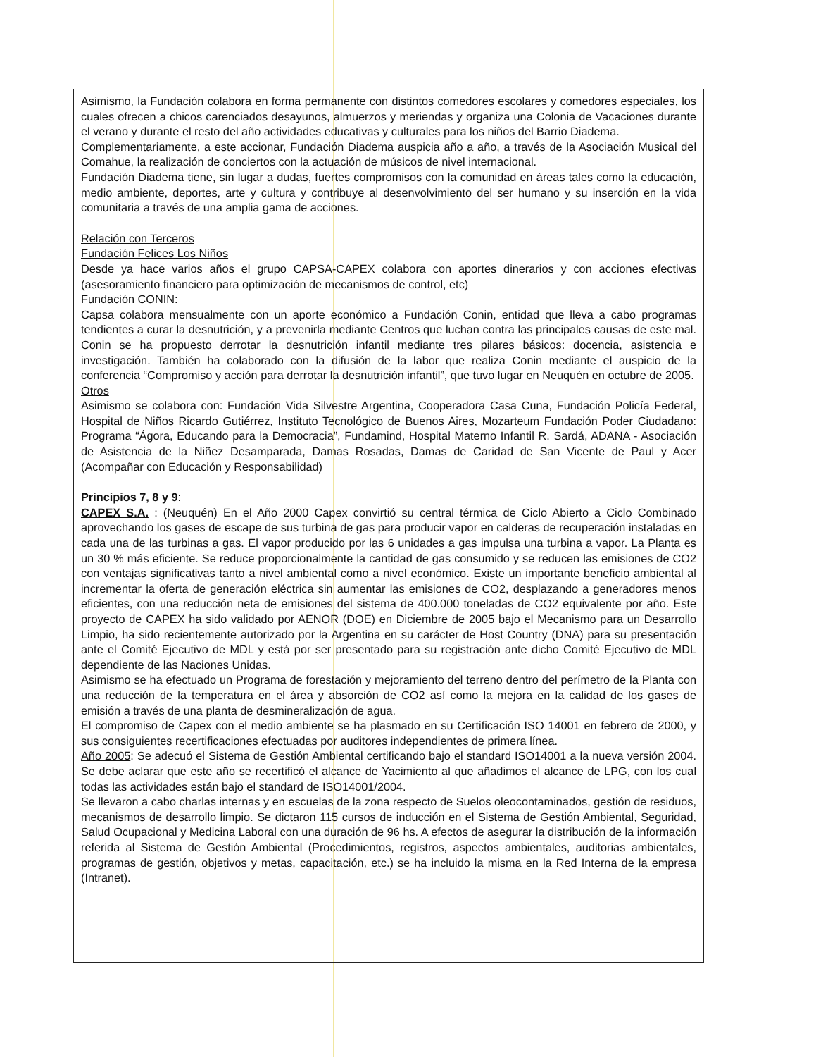Asimismo, la Fundación colabora en forma permanente con distintos comedores escolares y comedores especiales, los cuales ofrecen a chicos carenciados desayunos, almuerzos y meriendas y organiza una Colonia de Vacaciones durante el verano y durante el resto del año actividades educativas y culturales para los niños del Barrio Diadema.
Complementariamente, a este accionar, Fundación Diadema auspicia año a año, a través de la Asociación Musical del Comahue, la realización de conciertos con la actuación de músicos de nivel internacional.
Fundación Diadema tiene, sin lugar a dudas, fuertes compromisos con la comunidad en áreas tales como la educación, medio ambiente, deportes, arte y cultura y contribuye al desenvolvimiento del ser humano y su inserción en la vida comunitaria a través de una amplia gama de acciones.
Relación con Terceros
Fundación Felices Los Niños
Desde ya hace varios años el grupo CAPSA-CAPEX colabora con aportes dinerarios y con acciones efectivas (asesoramiento financiero para optimización de mecanismos de control, etc)
Fundación CONIN:
Capsa colabora mensualmente con un aporte económico a Fundación Conin, entidad que lleva a cabo programas tendientes a curar la desnutrición, y a prevenirla mediante Centros que luchan contra las principales causas de este mal. Conin se ha propuesto derrotar la desnutrición infantil mediante tres pilares básicos: docencia, asistencia e investigación. También ha colaborado con la difusión de la labor que realiza Conin mediante el auspicio de la conferencia “Compromiso y acción para derrotar la desnutrición infantil”, que tuvo lugar en Neuquén en octubre de 2005.
Otros
Asimismo se colabora con: Fundación Vida Silvestre Argentina, Cooperadora Casa Cuna, Fundación Policía Federal, Hospital de Niños Ricardo Gutiérrez, Instituto Tecnológico de Buenos Aires, Mozarteum Fundación Poder Ciudadano: Programa “Ágora, Educando para la Democracia”, Fundamind, Hospital Materno Infantil R. Sardá, ADANA - Asociación de Asistencia de la Niñez Desamparada, Damas Rosadas, Damas de Caridad de San Vicente de Paul y Acer (Acompañar con Educación y Responsabilidad)
Principios 7, 8 y 9:
CAPEX S.A. : (Neuquén) En el Año 2000 Capex convirtió su central térmica de Ciclo Abierto a Ciclo Combinado aprovechando los gases de escape de sus turbina de gas para producir vapor en calderas de recuperación instaladas en cada una de las turbinas a gas. El vapor producido por las 6 unidades a gas impulsa una turbina a vapor. La Planta es un 30 % más eficiente. Se reduce proporcionalmente la cantidad de gas consumido y se reducen las emisiones de CO2 con ventajas significativas tanto a nivel ambiental como a nivel económico. Existe un importante beneficio ambiental al incrementar la oferta de generación eléctrica sin aumentar las emisiones de CO2, desplazando a generadores menos eficientes, con una reducción neta de emisiones del sistema de 400.000 toneladas de CO2 equivalente por año. Este proyecto de CAPEX ha sido validado por AENOR (DOE) en Diciembre de 2005 bajo el Mecanismo para un Desarrollo Limpio, ha sido recientemente autorizado por la Argentina en su carácter de Host Country (DNA) para su presentación ante el Comité Ejecutivo de MDL y está por ser presentado para su registración ante dicho Comité Ejecutivo de MDL dependiente de las Naciones Unidas.
Asimismo se ha efectuado un Programa de forestación y mejoramiento del terreno dentro del perímetro de la Planta con una reducción de la temperatura en el área y absorción de CO2 así como la mejora en la calidad de los gases de emisión a través de una planta de desmineralización de agua.
El compromiso de Capex con el medio ambiente se ha plasmado en su Certificación ISO 14001 en febrero de 2000, y sus consiguientes recertificaciones efectuadas por auditores independientes de primera línea.
Año 2005: Se adecuó el Sistema de Gestión Ambiental certificando bajo el standard ISO14001 a la nueva versión 2004. Se debe aclarar que este año se recertificó el alcance de Yacimiento al que añadimos el alcance de LPG, con los cual todas las actividades están bajo el standard de ISO14001/2004.
Se llevaron a cabo charlas internas y en escuelas de la zona respecto de Suelos oleocontaminados, gestión de residuos, mecanismos de desarrollo limpio. Se dictaron 115 cursos de inducción en el Sistema de Gestión Ambiental, Seguridad, Salud Ocupacional y Medicina Laboral con una duración de 96 hs. A efectos de asegurar la distribución de la información referida al Sistema de Gestión Ambiental (Procedimientos, registros, aspectos ambientales, auditorias ambientales, programas de gestión, objetivos y metas, capacitación, etc.) se ha incluido la misma en la Red Interna de la empresa (Intranet).